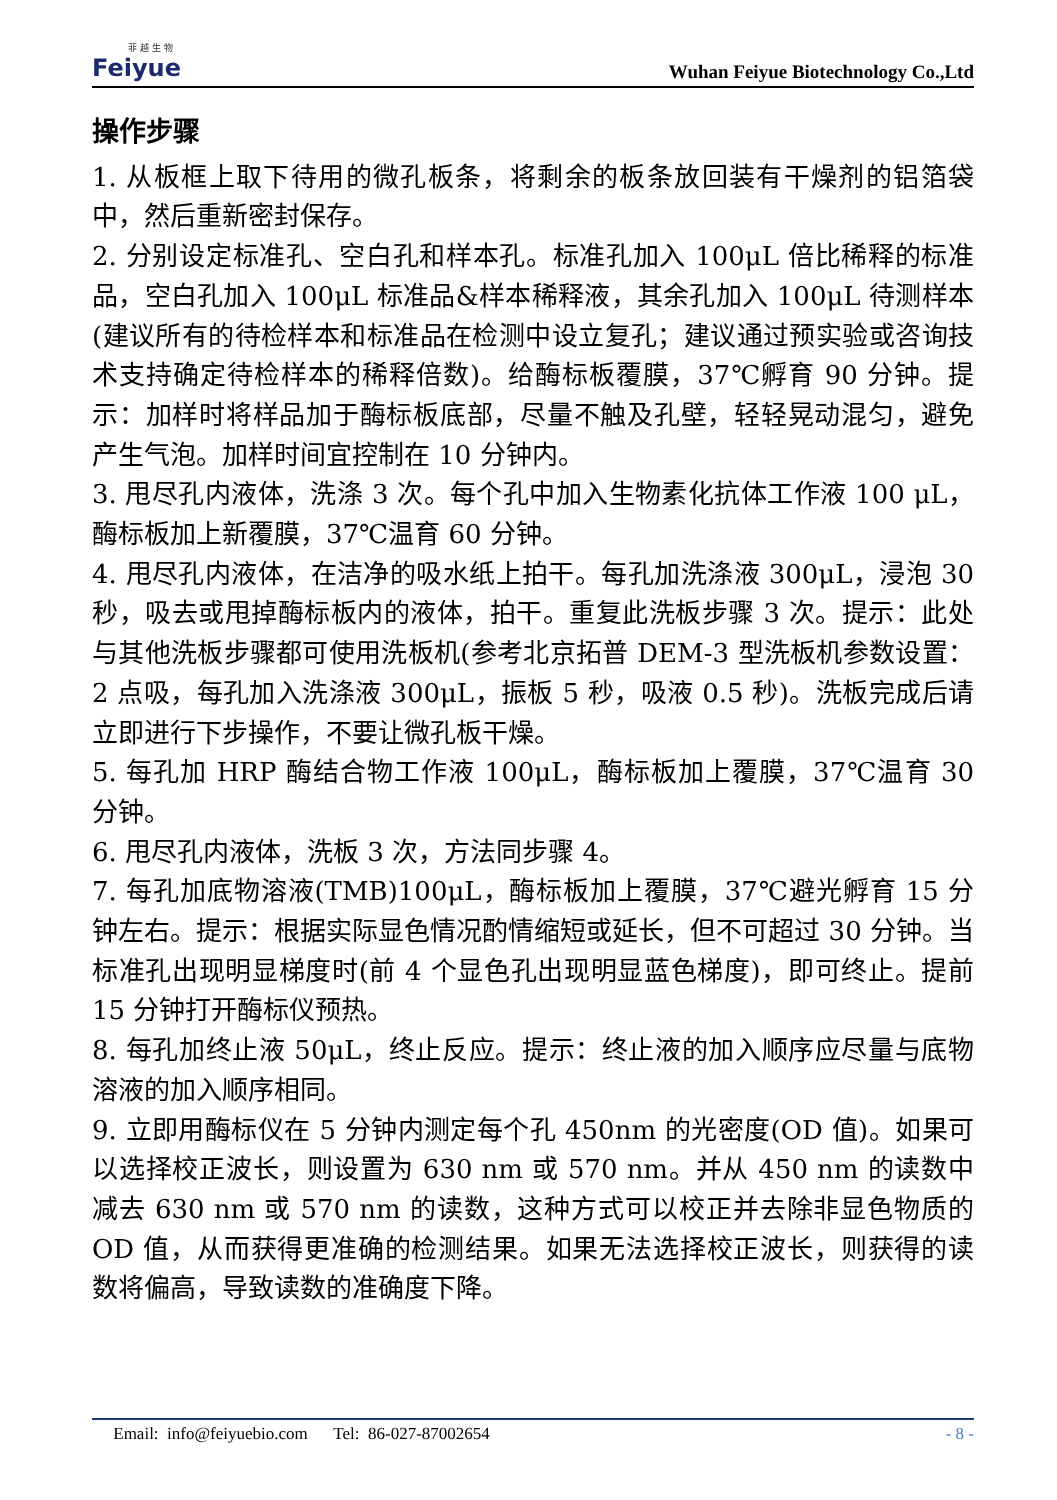菲 越 生 物
Feiyue
Wuhan Feiyue Biotechnology Co.,Ltd
操作步骤
1. 从板框上取下待用的微孔板条，将剩余的板条放回装有干燥剂的铝箔袋中，然后重新密封保存。
2. 分别设定标准孔、空白孔和样本孔。标准孔加入 100μL 倍比稀释的标准品，空白孔加入 100μL 标准品&样本稀释液，其余孔加入 100μL 待测样本(建议所有的待检样本和标准品在检测中设立复孔；建议通过预实验或咨询技术支持确定待检样本的稀释倍数)。给酶标板覆膜，37℃孵育 90 分钟。提示：加样时将样品加于酶标板底部，尽量不触及孔壁，轻轻晃动混匀，避免产生气泡。加样时间宜控制在 10 分钟内。
3. 甩尽孔内液体，洗涤 3 次。每个孔中加入生物素化抗体工作液 100 μL，酶标板加上新覆膜，37℃温育 60 分钟。
4. 甩尽孔内液体，在洁净的吸水纸上拍干。每孔加洗涤液 300μL，浸泡 30 秒，吸去或甩掉酶标板内的液体，拍干。重复此洗板步骤 3 次。提示：此处与其他洗板步骤都可使用洗板机(参考北京拓普 DEM-3 型洗板机参数设置：2 点吸，每孔加入洗涤液 300μL，振板 5 秒，吸液 0.5 秒)。洗板完成后请立即进行下步操作，不要让微孔板干燥。
5. 每孔加 HRP 酶结合物工作液 100μL，酶标板加上覆膜，37℃温育 30 分钟。
6. 甩尽孔内液体，洗板 3 次，方法同步骤 4。
7. 每孔加底物溶液(TMB)100μL，酶标板加上覆膜，37℃避光孵育 15 分钟左右。提示：根据实际显色情况酌情缩短或延长，但不可超过 30 分钟。当标准孔出现明显梯度时(前 4 个显色孔出现明显蓝色梯度)，即可终止。提前 15 分钟打开酶标仪预热。
8. 每孔加终止液 50μL，终止反应。提示：终止液的加入顺序应尽量与底物溶液的加入顺序相同。
9. 立即用酶标仪在 5 分钟内测定每个孔 450nm 的光密度(OD 值)。如果可以选择校正波长，则设置为 630 nm 或 570 nm。并从 450 nm 的读数中减去 630 nm 或 570 nm 的读数，这种方式可以校正并去除非显色物质的 OD 值，从而获得更准确的检测结果。如果无法选择校正波长，则获得的读数将偏高，导致读数的准确度下降。
Email: info@feiyuebio.com Tel: 86-027-87002654 - 8 -